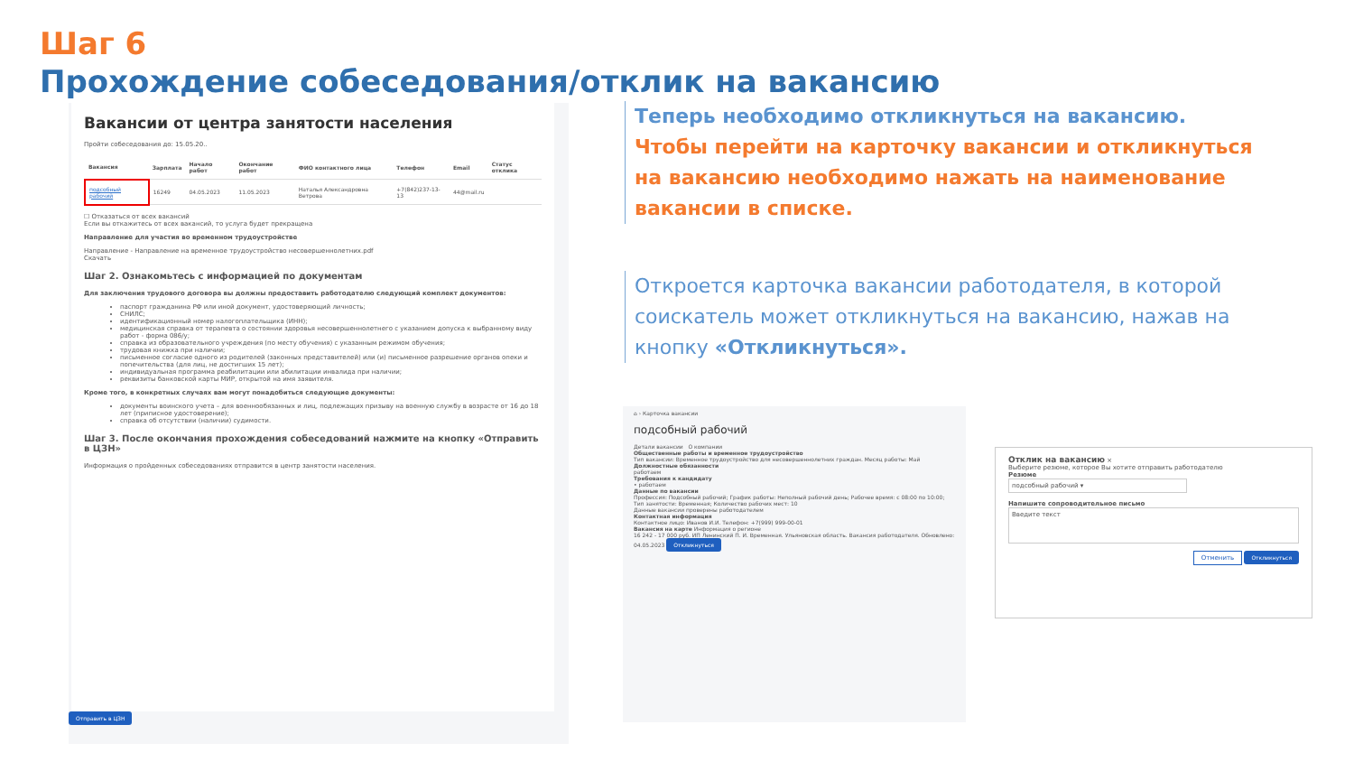Шаг 6
Прохождение собеседования/отклик на вакансию
Вакансии от центра занятости населения
Пройти собеседования до: 15.05.20..
| Вакансия | Зарплата | Начало работ | Окончание работ | ФИО контактного лица | Телефон | Email | Статус отклика |
| --- | --- | --- | --- | --- | --- | --- | --- |
| подсобный рабочий | 16249 | 04.05.2023 | 11.05.2023 | Наталья Александровна Ветрова | +7(842)237-13-13 | 44@mail.ru | |
☐ Отказаться от всех вакансий
Если вы откажитесь от всех вакансий, то услуга будет прекращена
Направление для участия во временном трудоустройстве
Направление - Направление на временное трудоустройство несовершеннолетних.pdf
Скачать
Шаг 2. Ознакомьтесь с информацией по документам
Для заключения трудового договора вы должны предоставить работодателю следующий комплект документов:
паспорт гражданина РФ или иной документ, удостоверяющий личность;
СНИЛС;
идентификационный номер налогоплательщика (ИНН);
медицинская справка от терапевта о состоянии здоровья несовершеннолетнего с указанием допуска к выбранному виду работ - форма 086/у;
справка из образовательного учреждения (по месту обучения) с указанным режимом обучения;
трудовая книжка при наличии;
письменное согласие одного из родителей (законных представителей) или (и) письменное разрешение органов опеки и попечительства (для лиц, не достигших 15 лет);
индивидуальная программа реабилитации или абилитации инвалида при наличии;
реквизиты банковской карты МИР, открытой на имя заявителя.
Кроме того, в конкретных случаях вам могут понадобиться следующие документы:
документы воинского учета – для военнообязанных и лиц, подлежащих призыву на военную службу в возрасте от 16 до 18 лет (приписное удостоверение);
справка об отсутствии (наличии) судимости.
Шаг 3. После окончания прохождения собеседований нажмите на кнопку «Отправить в ЦЗН»
Информация о пройденных собеседованиях отправится в центр занятости населения.
Отправить в ЦЗН
Теперь необходимо откликнуться на вакансию.
Чтобы перейти на карточку вакансии и откликнуться на вакансию необходимо нажать на наименование вакансии в списке.
Откроется карточка вакансии работодателя, в которой соискатель может откликнуться на вакансию, нажав на кнопку «Откликнуться».
⌂ › Карточка вакансии
подсобный рабочий
Детали вакансии О компании
Общественные работы и временное трудоустройство
Тип вакансии: Временное трудоустройство для несовершеннолетних граждан. Месяц работы: Май
Должностные обязанности
работаем
Требования к кандидату
• работаем
Данные по вакансии
Профессия: Подсобный рабочий; График работы: Неполный рабочий день; Рабочее время: с 08:00 по 10:00; Тип занятости: Временная; Количество рабочих мест: 10
Данные вакансии проверены работодателем
Контактная информация
Контактное лицо: Иванов И.И. Телефон: +7(999) 999-00-01
Вакансия на карте Информация о регионе
16 242 - 17 000 руб. ИП Ленинский П. И. Временная. Ульяновская область. Вакансия работодателя. Обновлено: 04.05.2023 Откликнуться
Отклик на вакансию ×
Выберите резюме, которое Вы хотите отправить работодателю
Резюме
подсобный рабочий ▾
Напишите сопроводительное письмо
Введите текст
Отменить Откликнуться